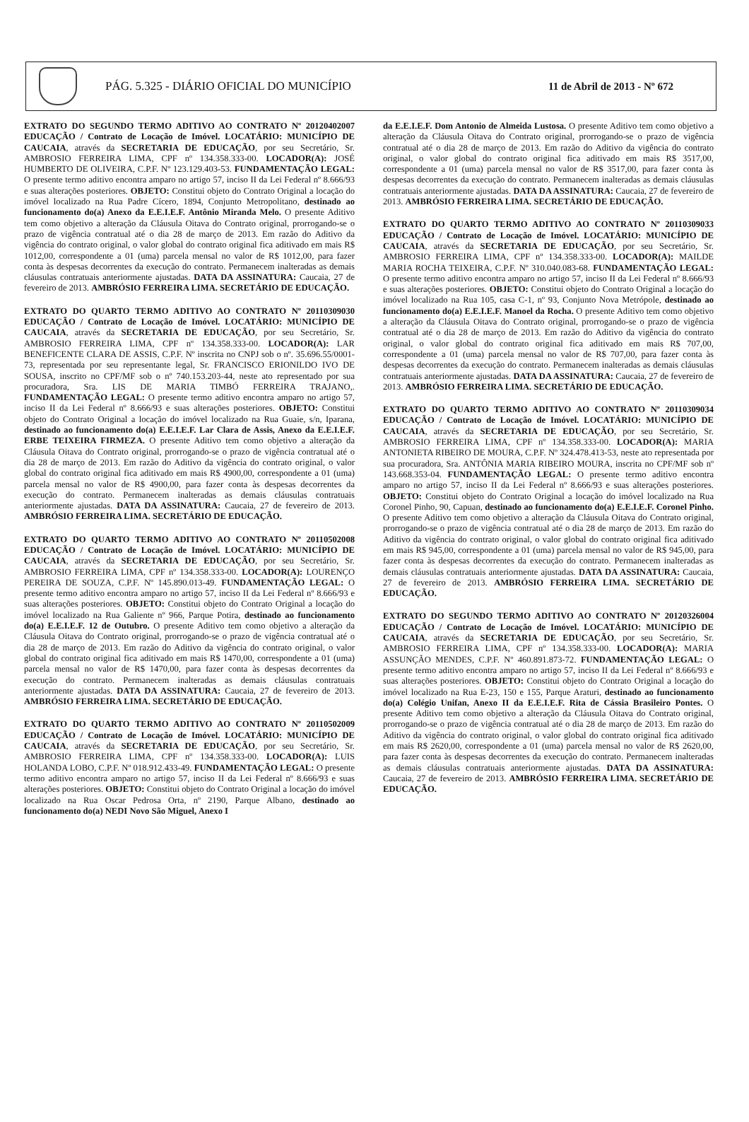PÁG. 5.325 - DIÁRIO OFICIAL DO MUNICÍPIO
11 de Abril de 2013 - Nº 672
EXTRATO DO SEGUNDO TERMO ADITIVO AO CONTRATO Nº 20120402007 EDUCAÇÃO / Contrato de Locação de Imóvel. LOCATÁRIO: MUNICÍPIO DE CAUCAIA, através da SECRETARIA DE EDUCAÇÃO, por seu Secretário, Sr. AMBROSIO FERREIRA LIMA, CPF nº 134.358.333-00. LOCADOR(A): JOSÉ HUMBERTO DE OLIVEIRA, C.P.F. Nº 123.129.403-53. FUNDAMENTAÇÃO LEGAL: O presente termo aditivo encontra amparo no artigo 57, inciso II da Lei Federal nº 8.666/93 e suas alterações posteriores. OBJETO: Constitui objeto do Contrato Original a locação do imóvel localizado na Rua Padre Cícero, 1894, Conjunto Metropolitano, destinado ao funcionamento do(a) Anexo da E.E.I.E.F. Antônio Miranda Melo. O presente Aditivo tem como objetivo a alteração da Cláusula Oitava do Contrato original, prorrogando-se o prazo de vigência contratual até o dia 28 de março de 2013. Em razão do Aditivo da vigência do contrato original, o valor global do contrato original fica aditivado em mais R$ 1012,00, correspondente a 01 (uma) parcela mensal no valor de R$ 1012,00, para fazer conta às despesas decorrentes da execução do contrato. Permanecem inalteradas as demais cláusulas contratuais anteriormente ajustadas. DATA DA ASSINATURA: Caucaia, 27 de fevereiro de 2013. AMBRÓSIO FERREIRA LIMA. SECRETÁRIO DE EDUCAÇÃO.
EXTRATO DO QUARTO TERMO ADITIVO AO CONTRATO Nº 20110309030 EDUCAÇÃO / Contrato de Locação de Imóvel. LOCATÁRIO: MUNICÍPIO DE CAUCAIA, através da SECRETARIA DE EDUCAÇÃO, por seu Secretário, Sr. AMBROSIO FERREIRA LIMA, CPF nº 134.358.333-00. LOCADOR(A): LAR BENEFICENTE CLARA DE ASSIS, C.P.F. Nº inscrita no CNPJ sob o nº. 35.696.55/0001-73, representada por seu representante legal, Sr. FRANCISCO ERIONILDO IVO DE SOUSA, inscrito no CPF/MF sob o nº 740.153.203-44, neste ato representado por sua procuradora, Sra. LIS DE MARIA TIMBÓ FERREIRA TRAJANO,. FUNDAMENTAÇÃO LEGAL: O presente termo aditivo encontra amparo no artigo 57, inciso II da Lei Federal nº 8.666/93 e suas alterações posteriores. OBJETO: Constitui objeto do Contrato Original a locação do imóvel localizado na Rua Guaie, s/n, Iparana, destinado ao funcionamento do(a) E.E.I.E.F. Lar Clara de Assis, Anexo da E.E.I.E.F. ERBE TEIXEIRA FIRMEZA. O presente Aditivo tem como objetivo a alteração da Cláusula Oitava do Contrato original, prorrogando-se o prazo de vigência contratual até o dia 28 de março de 2013. Em razão do Aditivo da vigência do contrato original, o valor global do contrato original fica aditivado em mais R$ 4900,00, correspondente a 01 (uma) parcela mensal no valor de R$ 4900,00, para fazer conta às despesas decorrentes da execução do contrato. Permanecem inalteradas as demais cláusulas contratuais anteriormente ajustadas. DATA DA ASSINATURA: Caucaia, 27 de fevereiro de 2013. AMBRÓSIO FERREIRA LIMA. SECRETÁRIO DE EDUCAÇÃO.
EXTRATO DO QUARTO TERMO ADITIVO AO CONTRATO Nº 20110502008 EDUCAÇÃO / Contrato de Locação de Imóvel. LOCATÁRIO: MUNICÍPIO DE CAUCAIA, através da SECRETARIA DE EDUCAÇÃO, por seu Secretário, Sr. AMBROSIO FERREIRA LIMA, CPF nº 134.358.333-00. LOCADOR(A): LOURENÇO PEREIRA DE SOUZA, C.P.F. Nº 145.890.013-49. FUNDAMENTAÇÃO LEGAL: O presente termo aditivo encontra amparo no artigo 57, inciso II da Lei Federal nº 8.666/93 e suas alterações posteriores. OBJETO: Constitui objeto do Contrato Original a locação do imóvel localizado na Rua Galiente nº 966, Parque Potira, destinado ao funcionamento do(a) E.E.I.E.F. 12 de Outubro. O presente Aditivo tem como objetivo a alteração da Cláusula Oitava do Contrato original, prorrogando-se o prazo de vigência contratual até o dia 28 de março de 2013. Em razão do Aditivo da vigência do contrato original, o valor global do contrato original fica aditivado em mais R$ 1470,00, correspondente a 01 (uma) parcela mensal no valor de R$ 1470,00, para fazer conta às despesas decorrentes da execução do contrato. Permanecem inalteradas as demais cláusulas contratuais anteriormente ajustadas. DATA DA ASSINATURA: Caucaia, 27 de fevereiro de 2013. AMBRÓSIO FERREIRA LIMA. SECRETÁRIO DE EDUCAÇÃO.
EXTRATO DO QUARTO TERMO ADITIVO AO CONTRATO Nº 20110502009 EDUCAÇÃO / Contrato de Locação de Imóvel. LOCATÁRIO: MUNICÍPIO DE CAUCAIA, através da SECRETARIA DE EDUCAÇÃO, por seu Secretário, Sr. AMBROSIO FERREIRA LIMA, CPF nº 134.358.333-00. LOCADOR(A): LUIS HOLANDA LOBO, C.P.F. Nº 018.912.433-49. FUNDAMENTAÇÃO LEGAL: O presente termo aditivo encontra amparo no artigo 57, inciso II da Lei Federal nº 8.666/93 e suas alterações posteriores. OBJETO: Constitui objeto do Contrato Original a locação do imóvel localizado na Rua Oscar Pedrosa Orta, nº 2190, Parque Albano, destinado ao funcionamento do(a) NEDI Novo São Miguel, Anexo I
da E.E.I.E.F. Dom Antonio de Almeida Lustosa. O presente Aditivo tem como objetivo a alteração da Cláusula Oitava do Contrato original, prorrogando-se o prazo de vigência contratual até o dia 28 de março de 2013. Em razão do Aditivo da vigência do contrato original, o valor global do contrato original fica aditivado em mais R$ 3517,00, correspondente a 01 (uma) parcela mensal no valor de R$ 3517,00, para fazer conta às despesas decorrentes da execução do contrato. Permanecem inalteradas as demais cláusulas contratuais anteriormente ajustadas. DATA DA ASSINATURA: Caucaia, 27 de fevereiro de 2013. AMBRÓSIO FERREIRA LIMA. SECRETÁRIO DE EDUCAÇÃO.
EXTRATO DO QUARTO TERMO ADITIVO AO CONTRATO Nº 20110309033 EDUCAÇÃO / Contrato de Locação de Imóvel. LOCATÁRIO: MUNICÍPIO DE CAUCAIA, através da SECRETARIA DE EDUCAÇÃO, por seu Secretário, Sr. AMBROSIO FERREIRA LIMA, CPF nº 134.358.333-00. LOCADOR(A): MAILDE MARIA ROCHA TEIXEIRA, C.P.F. Nº 310.040.083-68. FUNDAMENTAÇÃO LEGAL: O presente termo aditivo encontra amparo no artigo 57, inciso II da Lei Federal nº 8.666/93 e suas alterações posteriores. OBJETO: Constitui objeto do Contrato Original a locação do imóvel localizado na Rua 105, casa C-1, nº 93, Conjunto Nova Metrópole, destinado ao funcionamento do(a) E.E.I.E.F. Manoel da Rocha. O presente Aditivo tem como objetivo a alteração da Cláusula Oitava do Contrato original, prorrogando-se o prazo de vigência contratual até o dia 28 de março de 2013. Em razão do Aditivo da vigência do contrato original, o valor global do contrato original fica aditivado em mais R$ 707,00, correspondente a 01 (uma) parcela mensal no valor de R$ 707,00, para fazer conta às despesas decorrentes da execução do contrato. Permanecem inalteradas as demais cláusulas contratuais anteriormente ajustadas. DATA DA ASSINATURA: Caucaia, 27 de fevereiro de 2013. AMBRÓSIO FERREIRA LIMA. SECRETÁRIO DE EDUCAÇÃO.
EXTRATO DO QUARTO TERMO ADITIVO AO CONTRATO Nº 20110309034 EDUCAÇÃO / Contrato de Locação de Imóvel. LOCATÁRIO: MUNICÍPIO DE CAUCAIA, através da SECRETARIA DE EDUCAÇÃO, por seu Secretário, Sr. AMBROSIO FERREIRA LIMA, CPF nº 134.358.333-00. LOCADOR(A): MARIA ANTONIETA RIBEIRO DE MOURA, C.P.F. Nº 324.478.413-53, neste ato representada por sua procuradora, Sra. ANTÔNIA MARIA RIBEIRO MOURA, inscrita no CPF/MF sob nº 143.668.353-04. FUNDAMENTAÇÃO LEGAL: O presente termo aditivo encontra amparo no artigo 57, inciso II da Lei Federal nº 8.666/93 e suas alterações posteriores. OBJETO: Constitui objeto do Contrato Original a locação do imóvel localizado na Rua Coronel Pinho, 90, Capuan, destinado ao funcionamento do(a) E.E.I.E.F. Coronel Pinho. O presente Aditivo tem como objetivo a alteração da Cláusula Oitava do Contrato original, prorrogando-se o prazo de vigência contratual até o dia 28 de março de 2013. Em razão do Aditivo da vigência do contrato original, o valor global do contrato original fica aditivado em mais R$ 945,00, correspondente a 01 (uma) parcela mensal no valor de R$ 945,00, para fazer conta às despesas decorrentes da execução do contrato. Permanecem inalteradas as demais cláusulas contratuais anteriormente ajustadas. DATA DA ASSINATURA: Caucaia, 27 de fevereiro de 2013. AMBRÓSIO FERREIRA LIMA. SECRETÁRIO DE EDUCAÇÃO.
EXTRATO DO SEGUNDO TERMO ADITIVO AO CONTRATO Nº 20120326004 EDUCAÇÃO / Contrato de Locação de Imóvel. LOCATÁRIO: MUNICÍPIO DE CAUCAIA, através da SECRETARIA DE EDUCAÇÃO, por seu Secretário, Sr. AMBROSIO FERREIRA LIMA, CPF nº 134.358.333-00. LOCADOR(A): MARIA ASSUNÇÃO MENDES, C.P.F. Nº 460.891.873-72. FUNDAMENTAÇÃO LEGAL: O presente termo aditivo encontra amparo no artigo 57, inciso II da Lei Federal nº 8.666/93 e suas alterações posteriores. OBJETO: Constitui objeto do Contrato Original a locação do imóvel localizado na Rua E-23, 150 e 155, Parque Araturi, destinado ao funcionamento do(a) Colégio Unifan, Anexo II da E.E.I.E.F. Rita de Cássia Brasileiro Pontes. O presente Aditivo tem como objetivo a alteração da Cláusula Oitava do Contrato original, prorrogando-se o prazo de vigência contratual até o dia 28 de março de 2013. Em razão do Aditivo da vigência do contrato original, o valor global do contrato original fica aditivado em mais R$ 2620,00, correspondente a 01 (uma) parcela mensal no valor de R$ 2620,00, para fazer conta às despesas decorrentes da execução do contrato. Permanecem inalteradas as demais cláusulas contratuais anteriormente ajustadas. DATA DA ASSINATURA: Caucaia, 27 de fevereiro de 2013. AMBRÓSIO FERREIRA LIMA. SECRETÁRIO DE EDUCAÇÃO.